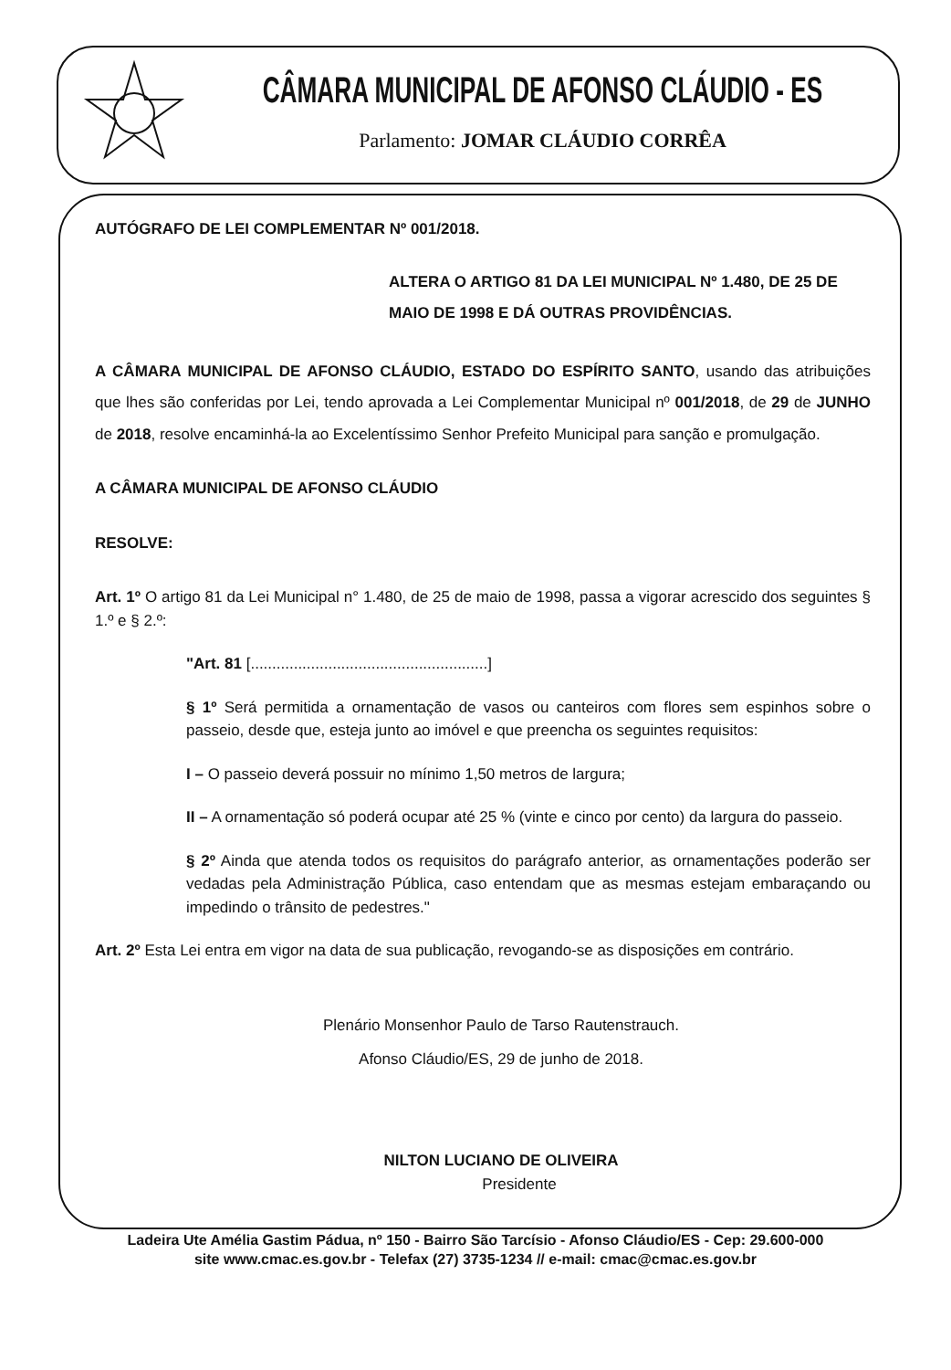CÂMARA MUNICIPAL DE AFONSO CLÁUDIO - ES
Parlamento: JOMAR CLÁUDIO CORRÊA
AUTÓGRAFO DE LEI COMPLEMENTAR Nº 001/2018.
ALTERA O ARTIGO 81 DA LEI MUNICIPAL Nº 1.480, DE 25 DE MAIO DE 1998 E DÁ OUTRAS PROVIDÊNCIAS.
A CÂMARA MUNICIPAL DE AFONSO CLÁUDIO, ESTADO DO ESPÍRITO SANTO, usando das atribuições que lhes são conferidas por Lei, tendo aprovada a Lei Complementar Municipal nº 001/2018, de 29 de JUNHO de 2018, resolve encaminhá-la ao Excelentíssimo Senhor Prefeito Municipal para sanção e promulgação.
A CÂMARA MUNICIPAL DE AFONSO CLÁUDIO
RESOLVE:
Art. 1º O artigo 81 da Lei Municipal n° 1.480, de 25 de maio de 1998, passa a vigorar acrescido dos seguintes § 1.º e § 2.º:
"Art. 81 [.......................................................]
§ 1º Será permitida a ornamentação de vasos ou canteiros com flores sem espinhos sobre o passeio, desde que, esteja junto ao imóvel e que preencha os seguintes requisitos:
I – O passeio deverá possuir no mínimo 1,50 metros de largura;
II – A ornamentação só poderá ocupar até 25 % (vinte e cinco por cento) da largura do passeio.
§ 2º Ainda que atenda todos os requisitos do parágrafo anterior, as ornamentações poderão ser vedadas pela Administração Pública, caso entendam que as mesmas estejam embaraçando ou impedindo o trânsito de pedestres."
Art. 2º Esta Lei entra em vigor na data de sua publicação, revogando-se as disposições em contrário.
Plenário Monsenhor Paulo de Tarso Rautenstrauch.
Afonso Cláudio/ES, 29 de junho de 2018.
NILTON LUCIANO DE OLIVEIRA
Presidente
Ladeira Ute Amélia Gastim Pádua, nº 150 - Bairro São Tarcísio - Afonso Cláudio/ES - Cep: 29.600-000
site www.cmac.es.gov.br - Telefax (27) 3735-1234 // e-mail: cmac@cmac.es.gov.br